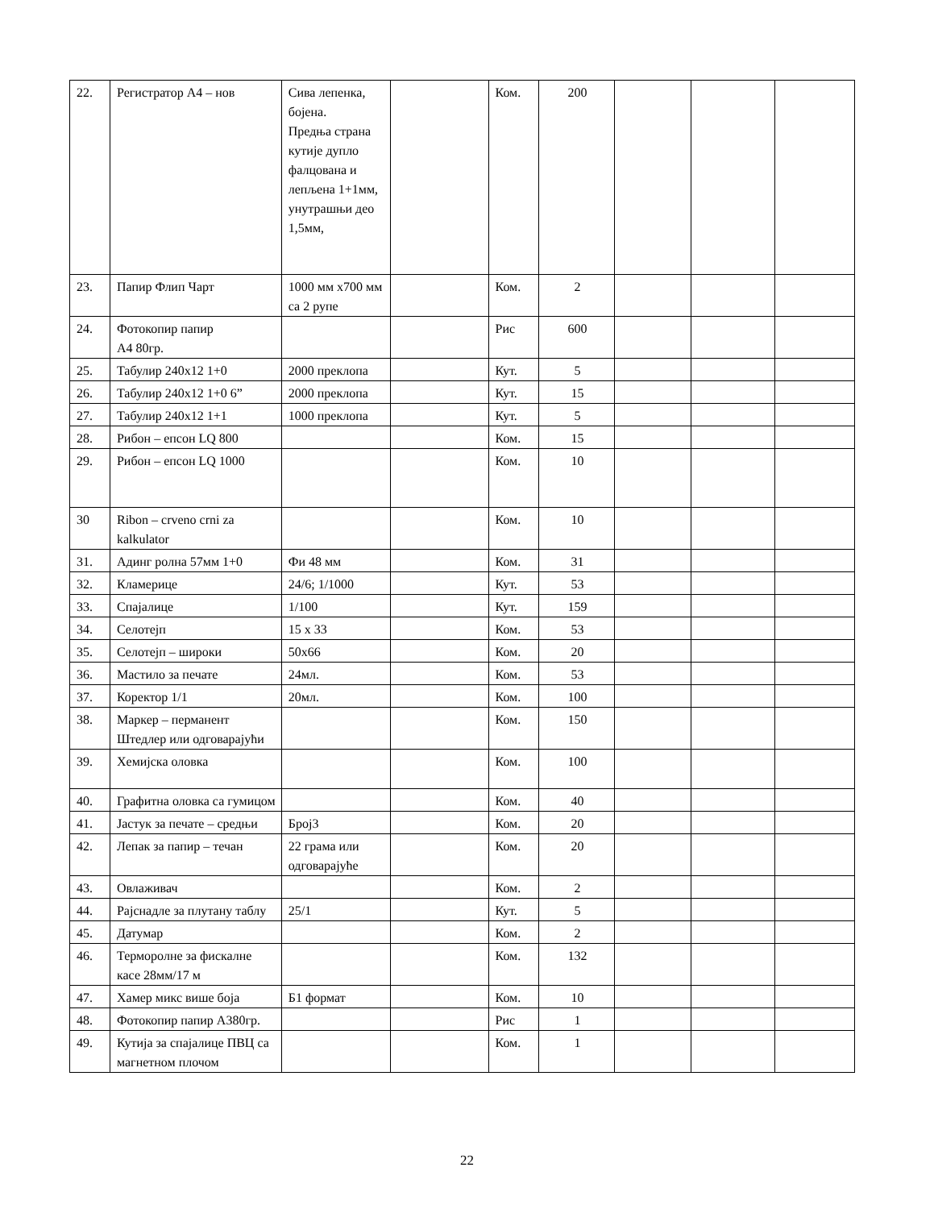| 22. | Регистратор А4 – нов | Сива лепенка, бојена. Предња страна кутије дупло фалцована и лепљена 1+1мм, унутрашњи део 1,5мм, | | Ком. | 200 | | | |
| 23. | Папир Флип Чарт | 1000 мм x700 мм са 2 рупе | | Ком. | 2 | | | |
| 24. | Фотокопир папир А4 80гр. | | | Рис | 600 | | | |
| 25. | Табулир 240x12 1+0 | 2000 преклопа | | Кут. | 5 | | | |
| 26. | Табулир 240x12 1+0 6” | 2000 преклопа | | Кут. | 15 | | | |
| 27. | Табулир 240x12 1+1 | 1000 преклопа | | Кут. | 5 | | | |
| 28. | Рибон – епсон LQ 800 | | | Ком. | 15 | | | |
| 29. | Рибон – епсон LQ 1000 | | | Ком. | 10 | | | |
| 30 | Ribon – crveno crni za kalkulator | | | Ком. | 10 | | | |
| 31. | Адинг ролна 57мм 1+0 | Фи 48 мм | | Ком. | 31 | | | |
| 32. | Кламерице | 24/6; 1/1000 | | Кут. | 53 | | | |
| 33. | Спајалице | 1/100 | | Кут. | 159 | | | |
| 34. | Селотејп | 15 x 33 | | Ком. | 53 | | | |
| 35. | Селотејп – широки | 50x66 | | Ком. | 20 | | | |
| 36. | Мастило за печате | 24мл. | | Ком. | 53 | | | |
| 37. | Коректор 1/1 | 20мл. | | Ком. | 100 | | | |
| 38. | Маркер – перманент Штедлер или одговарајући | | | Ком. | 150 | | | |
| 39. | Хемијска оловка | | | Ком. | 100 | | | |
| 40. | Графитна оловка са гумицом | | | Ком. | 40 | | | |
| 41. | Јастук за печате – средњи | Број3 | | Ком. | 20 | | | |
| 42. | Лепак за папир – течан | 22 грама или одговарајуће | | Ком. | 20 | | | |
| 43. | Овлаживач | | | Ком. | 2 | | | |
| 44. | Рајснадле за плутану таблу | 25/1 | | Кут. | 5 | | | |
| 45. | Датумар | | | Ком. | 2 | | | |
| 46. | Терморолне за фискалне касе 28мм/17 м | | | Ком. | 132 | | | |
| 47. | Хамер микс више боја | Б1 формат | | Ком. | 10 | | | |
| 48. | Фотокопир папир А380гр. | | | Рис | 1 | | | |
| 49. | Кутија за спајалице ПВЦ са магнетном плочом | | | Ком. | 1 | | | |
22